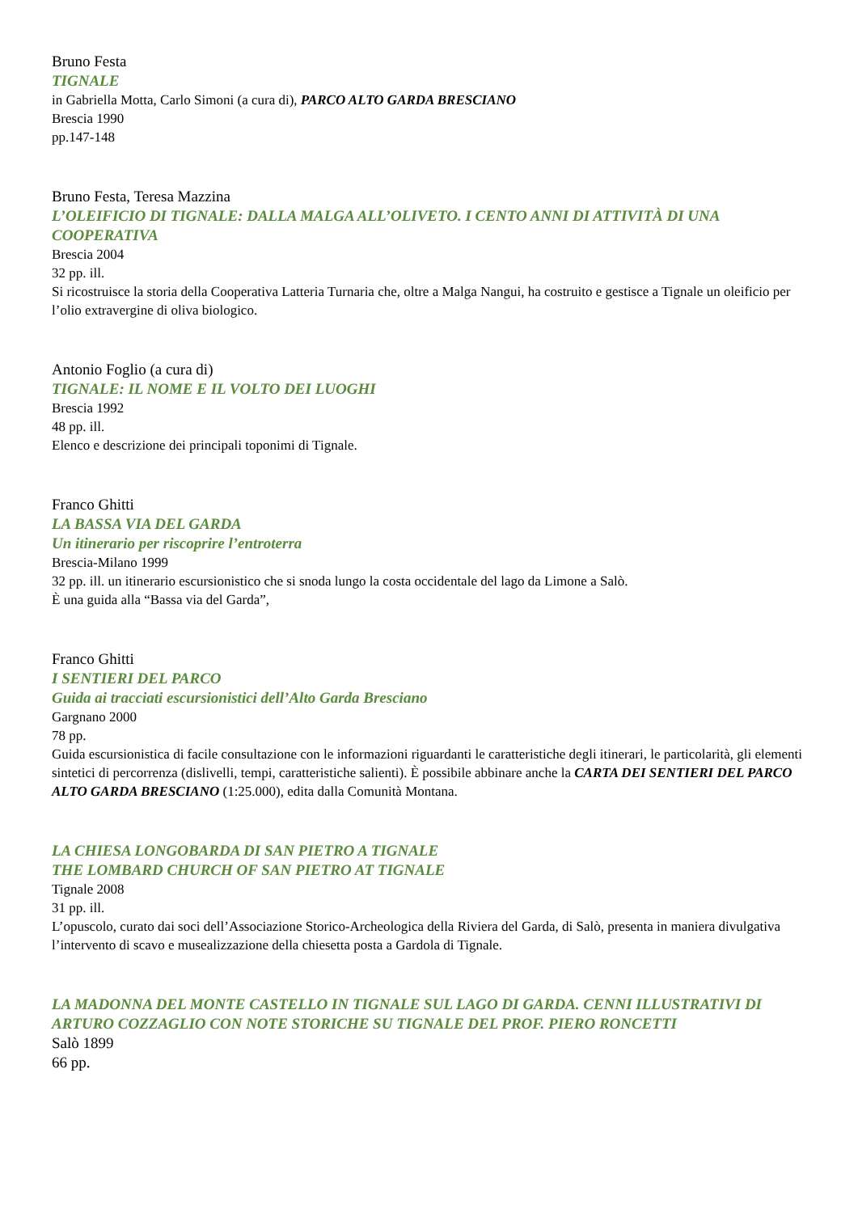Bruno Festa
TIGNALE
in Gabriella Motta, Carlo Simoni (a cura di), PARCO ALTO GARDA BRESCIANO
Brescia 1990
pp.147-148
Bruno Festa, Teresa Mazzina
L’OLEIFICIO DI TIGNALE: DALLA MALGA ALL’OLIVETO. I CENTO ANNI DI ATTIVITÀ DI UNA COOPERATIVA
Brescia 2004
32 pp. ill.
Si ricostruisce la storia della Cooperativa Latteria Turnaria che, oltre a Malga Nangui, ha costruito e gestisce a Tignale un oleificio per l’olio extravergine di oliva biologico.
Antonio Foglio (a cura di)
TIGNALE: IL NOME E IL VOLTO DEI LUOGHI
Brescia 1992
48 pp. ill.
Elenco e descrizione dei principali toponimi di Tignale.
Franco Ghitti
LA BASSA VIA DEL GARDA
Un itinerario per riscoprire l’entroterra
Brescia-Milano 1999
32 pp. ill. un itinerario escursionistico che si snoda lungo la costa occidentale del lago da Limone a Salò.
È una guida alla “Bassa via del Garda”,
Franco Ghitti
I SENTIERI DEL PARCO
Guida ai tracciati escursionistici dell’Alto Garda Bresciano
Gargnano 2000
78 pp.
Guida escursionistica di facile consultazione con le informazioni riguardanti le caratteristiche degli itinerari, le particolarità, gli elementi sintetici di percorrenza (dislivelli, tempi, caratteristiche salienti). È possibile abbinare anche la CARTA DEI SENTIERI DEL PARCO ALTO GARDA BRESCIANO (1:25.000), edita dalla Comunità Montana.
LA CHIESA LONGOBARDA DI SAN PIETRO A TIGNALE
THE LOMBARD CHURCH OF SAN PIETRO AT TIGNALE
Tignale 2008
31 pp. ill.
L’opuscolo, curato dai soci dell’Associazione Storico-Archeologica della Riviera del Garda, di Salò, presenta in maniera divulgativa l’intervento di scavo e musealizzazione della chiesetta posta a Gardola di Tignale.
LA MADONNA DEL MONTE CASTELLO IN TIGNALE SUL LAGO DI GARDA. CENNI ILLUSTRATIVI DI ARTURO COZZAGLIO CON NOTE STORICHE SU TIGNALE DEL PROF. PIERO RONCETTI
Salò 1899
66 pp.